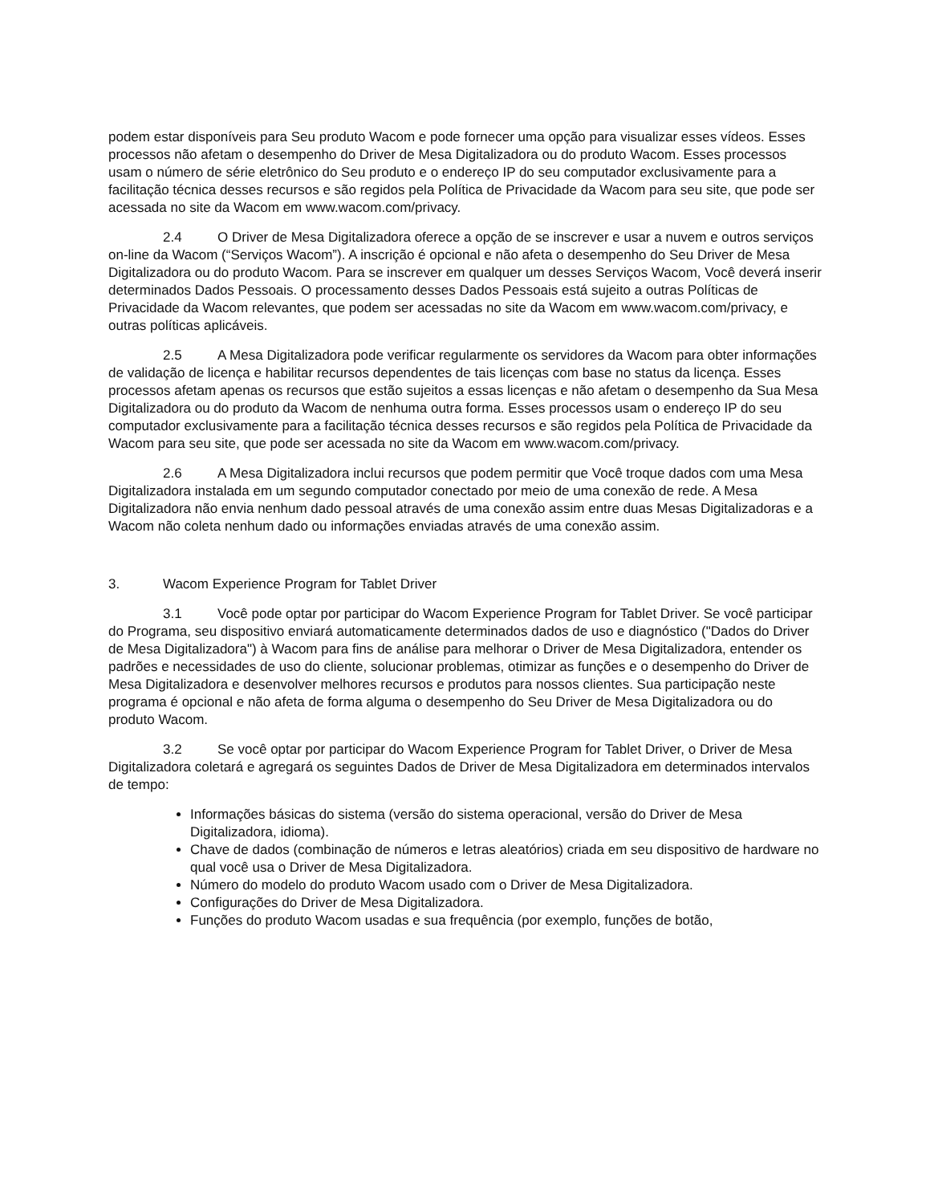podem estar disponíveis para Seu produto Wacom e pode fornecer uma opção para visualizar esses vídeos. Esses processos não afetam o desempenho do Driver de Mesa Digitalizadora ou do produto Wacom. Esses processos usam o número de série eletrônico do Seu produto e o endereço IP do seu computador exclusivamente para a facilitação técnica desses recursos e são regidos pela Política de Privacidade da Wacom para seu site, que pode ser acessada no site da Wacom em www.wacom.com/privacy.
2.4 O Driver de Mesa Digitalizadora oferece a opção de se inscrever e usar a nuvem e outros serviços on-line da Wacom (“Serviços Wacom”). A inscrição é opcional e não afeta o desempenho do Seu Driver de Mesa Digitalizadora ou do produto Wacom. Para se inscrever em qualquer um desses Serviços Wacom, Você deverá inserir determinados Dados Pessoais. O processamento desses Dados Pessoais está sujeito a outras Políticas de Privacidade da Wacom relevantes, que podem ser acessadas no site da Wacom em www.wacom.com/privacy, e outras políticas aplicáveis.
2.5 A Mesa Digitalizadora pode verificar regularmente os servidores da Wacom para obter informações de validação de licença e habilitar recursos dependentes de tais licenças com base no status da licença. Esses processos afetam apenas os recursos que estão sujeitos a essas licenças e não afetam o desempenho da Sua Mesa Digitalizadora ou do produto da Wacom de nenhuma outra forma. Esses processos usam o endereço IP do seu computador exclusivamente para a facilitação técnica desses recursos e são regidos pela Política de Privacidade da Wacom para seu site, que pode ser acessada no site da Wacom em www.wacom.com/privacy.
2.6 A Mesa Digitalizadora inclui recursos que podem permitir que Você troque dados com uma Mesa Digitalizadora instalada em um segundo computador conectado por meio de uma conexão de rede. A Mesa Digitalizadora não envia nenhum dado pessoal através de uma conexão assim entre duas Mesas Digitalizadoras e a Wacom não coleta nenhum dado ou informações enviadas através de uma conexão assim.
3. Wacom Experience Program for Tablet Driver
3.1 Você pode optar por participar do Wacom Experience Program for Tablet Driver. Se você participar do Programa, seu dispositivo enviará automaticamente determinados dados de uso e diagnóstico ("Dados do Driver de Mesa Digitalizadora") à Wacom para fins de análise para melhorar o Driver de Mesa Digitalizadora, entender os padrões e necessidades de uso do cliente, solucionar problemas, otimizar as funções e o desempenho do Driver de Mesa Digitalizadora e desenvolver melhores recursos e produtos para nossos clientes. Sua participação neste programa é opcional e não afeta de forma alguma o desempenho do Seu Driver de Mesa Digitalizadora ou do produto Wacom.
3.2 Se você optar por participar do Wacom Experience Program for Tablet Driver, o Driver de Mesa Digitalizadora coletará e agregará os seguintes Dados de Driver de Mesa Digitalizadora em determinados intervalos de tempo:
Informações básicas do sistema (versão do sistema operacional, versão do Driver de Mesa Digitalizadora, idioma).
Chave de dados (combinação de números e letras aleatórios) criada em seu dispositivo de hardware no qual você usa o Driver de Mesa Digitalizadora.
Número do modelo do produto Wacom usado com o Driver de Mesa Digitalizadora.
Configurações do Driver de Mesa Digitalizadora.
Funções do produto Wacom usadas e sua frequência (por exemplo, funções de botão,